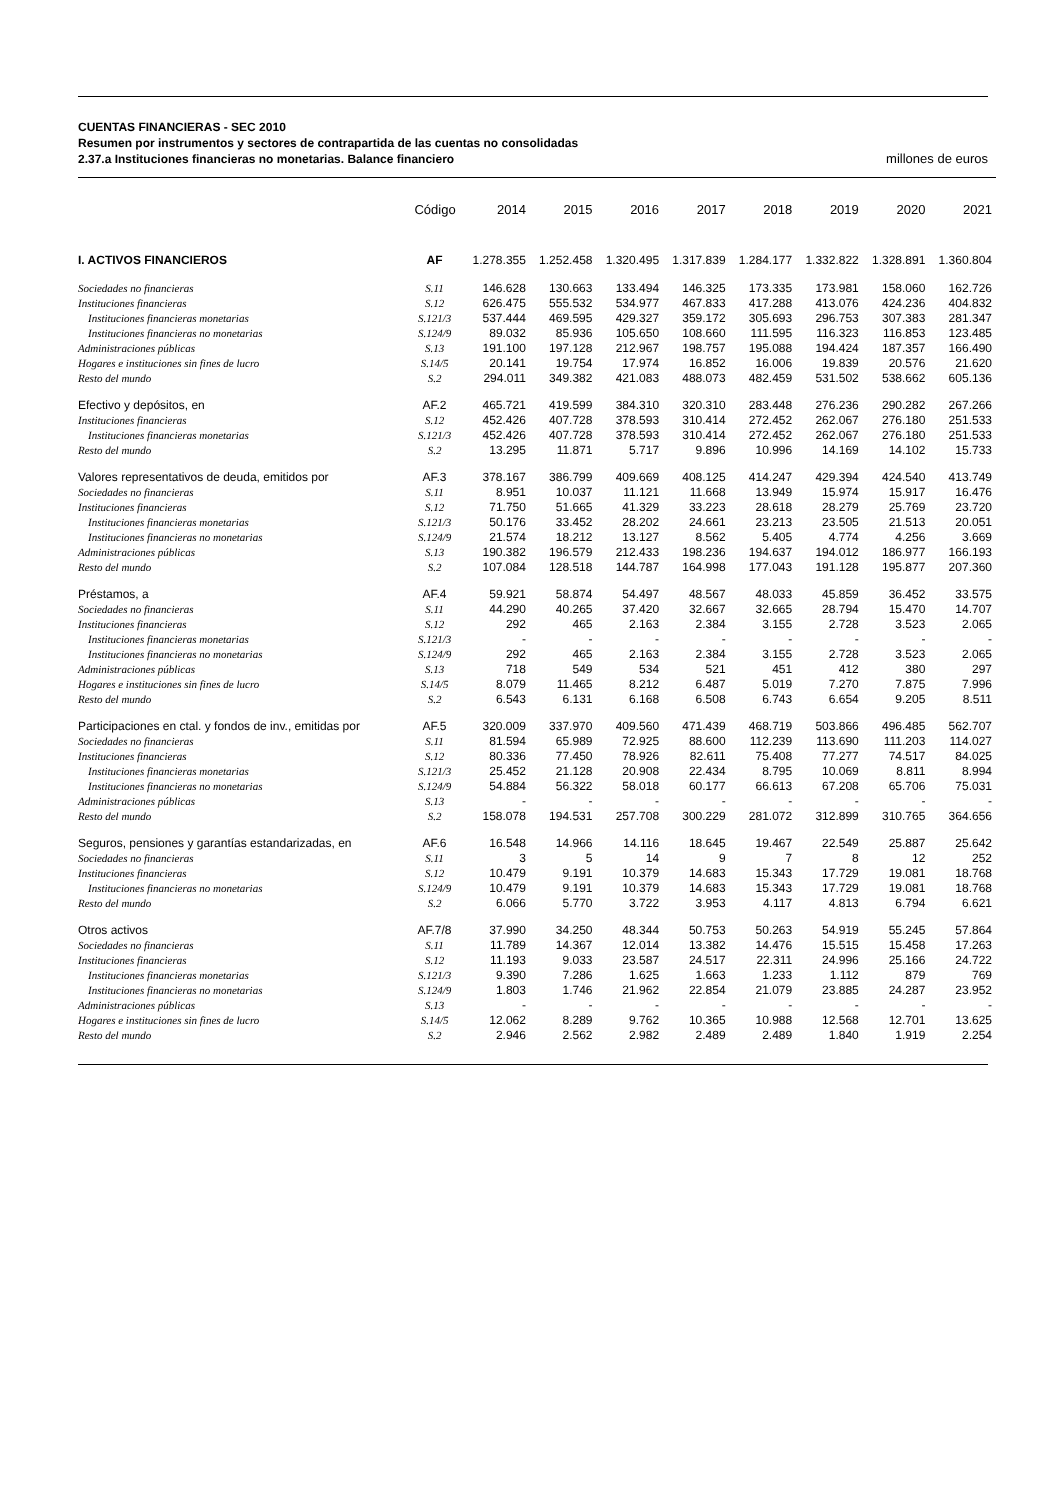CUENTAS FINANCIERAS - SEC 2010
Resumen por instrumentos y sectores de contrapartida de las cuentas no consolidadas
2.37.a Instituciones financieras no monetarias. Balance financiero millones de euros
| | Código | 2014 | 2015 | 2016 | 2017 | 2018 | 2019 | 2020 | 2021 |
| --- | --- | --- | --- | --- | --- | --- | --- | --- | --- |
| I. ACTIVOS FINANCIEROS | AF | 1.278.355 | 1.252.458 | 1.320.495 | 1.317.839 | 1.284.177 | 1.332.822 | 1.328.891 | 1.360.804 |
| Sociedades no financieras | S.11 | 146.628 | 130.663 | 133.494 | 146.325 | 173.335 | 173.981 | 158.060 | 162.726 |
| Instituciones financieras | S.12 | 626.475 | 555.532 | 534.977 | 467.833 | 417.288 | 413.076 | 424.236 | 404.832 |
| Instituciones financieras monetarias | S.121/3 | 537.444 | 469.595 | 429.327 | 359.172 | 305.693 | 296.753 | 307.383 | 281.347 |
| Instituciones financieras no monetarias | S.124/9 | 89.032 | 85.936 | 105.650 | 108.660 | 111.595 | 116.323 | 116.853 | 123.485 |
| Administraciones públicas | S.13 | 191.100 | 197.128 | 212.967 | 198.757 | 195.088 | 194.424 | 187.357 | 166.490 |
| Hogares e instituciones sin fines de lucro | S.14/5 | 20.141 | 19.754 | 17.974 | 16.852 | 16.006 | 19.839 | 20.576 | 21.620 |
| Resto del mundo | S.2 | 294.011 | 349.382 | 421.083 | 488.073 | 482.459 | 531.502 | 538.662 | 605.136 |
| Efectivo y depósitos, en | AF.2 | 465.721 | 419.599 | 384.310 | 320.310 | 283.448 | 276.236 | 290.282 | 267.266 |
| Instituciones financieras | S.12 | 452.426 | 407.728 | 378.593 | 310.414 | 272.452 | 262.067 | 276.180 | 251.533 |
| Instituciones financieras monetarias | S.121/3 | 452.426 | 407.728 | 378.593 | 310.414 | 272.452 | 262.067 | 276.180 | 251.533 |
| Resto del mundo | S.2 | 13.295 | 11.871 | 5.717 | 9.896 | 10.996 | 14.169 | 14.102 | 15.733 |
| Valores representativos de deuda, emitidos por | AF.3 | 378.167 | 386.799 | 409.669 | 408.125 | 414.247 | 429.394 | 424.540 | 413.749 |
| Sociedades no financieras | S.11 | 8.951 | 10.037 | 11.121 | 11.668 | 13.949 | 15.974 | 15.917 | 16.476 |
| Instituciones financieras | S.12 | 71.750 | 51.665 | 41.329 | 33.223 | 28.618 | 28.279 | 25.769 | 23.720 |
| Instituciones financieras monetarias | S.121/3 | 50.176 | 33.452 | 28.202 | 24.661 | 23.213 | 23.505 | 21.513 | 20.051 |
| Instituciones financieras no monetarias | S.124/9 | 21.574 | 18.212 | 13.127 | 8.562 | 5.405 | 4.774 | 4.256 | 3.669 |
| Administraciones públicas | S.13 | 190.382 | 196.579 | 212.433 | 198.236 | 194.637 | 194.012 | 186.977 | 166.193 |
| Resto del mundo | S.2 | 107.084 | 128.518 | 144.787 | 164.998 | 177.043 | 191.128 | 195.877 | 207.360 |
| Préstamos, a | AF.4 | 59.921 | 58.874 | 54.497 | 48.567 | 48.033 | 45.859 | 36.452 | 33.575 |
| Sociedades no financieras | S.11 | 44.290 | 40.265 | 37.420 | 32.667 | 32.665 | 28.794 | 15.470 | 14.707 |
| Instituciones financieras | S.12 | 292 | 465 | 2.163 | 2.384 | 3.155 | 2.728 | 3.523 | 2.065 |
| Instituciones financieras monetarias | S.121/3 | - | - | - | - | - | - | - | - |
| Instituciones financieras no monetarias | S.124/9 | 292 | 465 | 2.163 | 2.384 | 3.155 | 2.728 | 3.523 | 2.065 |
| Administraciones públicas | S.13 | 718 | 549 | 534 | 521 | 451 | 412 | 380 | 297 |
| Hogares e instituciones sin fines de lucro | S.14/5 | 8.079 | 11.465 | 8.212 | 6.487 | 5.019 | 7.270 | 7.875 | 7.996 |
| Resto del mundo | S.2 | 6.543 | 6.131 | 6.168 | 6.508 | 6.743 | 6.654 | 9.205 | 8.511 |
| Participaciones en ctal. y fondos de inv., emitidas por | AF.5 | 320.009 | 337.970 | 409.560 | 471.439 | 468.719 | 503.866 | 496.485 | 562.707 |
| Sociedades no financieras | S.11 | 81.594 | 65.989 | 72.925 | 88.600 | 112.239 | 113.690 | 111.203 | 114.027 |
| Instituciones financieras | S.12 | 80.336 | 77.450 | 78.926 | 82.611 | 75.408 | 77.277 | 74.517 | 84.025 |
| Instituciones financieras monetarias | S.121/3 | 25.452 | 21.128 | 20.908 | 22.434 | 8.795 | 10.069 | 8.811 | 8.994 |
| Instituciones financieras no monetarias | S.124/9 | 54.884 | 56.322 | 58.018 | 60.177 | 66.613 | 67.208 | 65.706 | 75.031 |
| Administraciones públicas | S.13 | - | - | - | - | - | - | - | - |
| Resto del mundo | S.2 | 158.078 | 194.531 | 257.708 | 300.229 | 281.072 | 312.899 | 310.765 | 364.656 |
| Seguros, pensiones y garantías estandarizadas, en | AF.6 | 16.548 | 14.966 | 14.116 | 18.645 | 19.467 | 22.549 | 25.887 | 25.642 |
| Sociedades no financieras | S.11 | 3 | 5 | 14 | 9 | 7 | 8 | 12 | 252 |
| Instituciones financieras | S.12 | 10.479 | 9.191 | 10.379 | 14.683 | 15.343 | 17.729 | 19.081 | 18.768 |
| Instituciones financieras no monetarias | S.124/9 | 10.479 | 9.191 | 10.379 | 14.683 | 15.343 | 17.729 | 19.081 | 18.768 |
| Resto del mundo | S.2 | 6.066 | 5.770 | 3.722 | 3.953 | 4.117 | 4.813 | 6.794 | 6.621 |
| Otros activos | AF.7/8 | 37.990 | 34.250 | 48.344 | 50.753 | 50.263 | 54.919 | 55.245 | 57.864 |
| Sociedades no financieras | S.11 | 11.789 | 14.367 | 12.014 | 13.382 | 14.476 | 15.515 | 15.458 | 17.263 |
| Instituciones financieras | S.12 | 11.193 | 9.033 | 23.587 | 24.517 | 22.311 | 24.996 | 25.166 | 24.722 |
| Instituciones financieras monetarias | S.121/3 | 9.390 | 7.286 | 1.625 | 1.663 | 1.233 | 1.112 | 879 | 769 |
| Instituciones financieras no monetarias | S.124/9 | 1.803 | 1.746 | 21.962 | 22.854 | 21.079 | 23.885 | 24.287 | 23.952 |
| Administraciones públicas | S.13 | - | - | - | - | - | - | - | - |
| Hogares e instituciones sin fines de lucro | S.14/5 | 12.062 | 8.289 | 9.762 | 10.365 | 10.988 | 12.568 | 12.701 | 13.625 |
| Resto del mundo | S.2 | 2.946 | 2.562 | 2.982 | 2.489 | 2.489 | 1.840 | 1.919 | 2.254 |